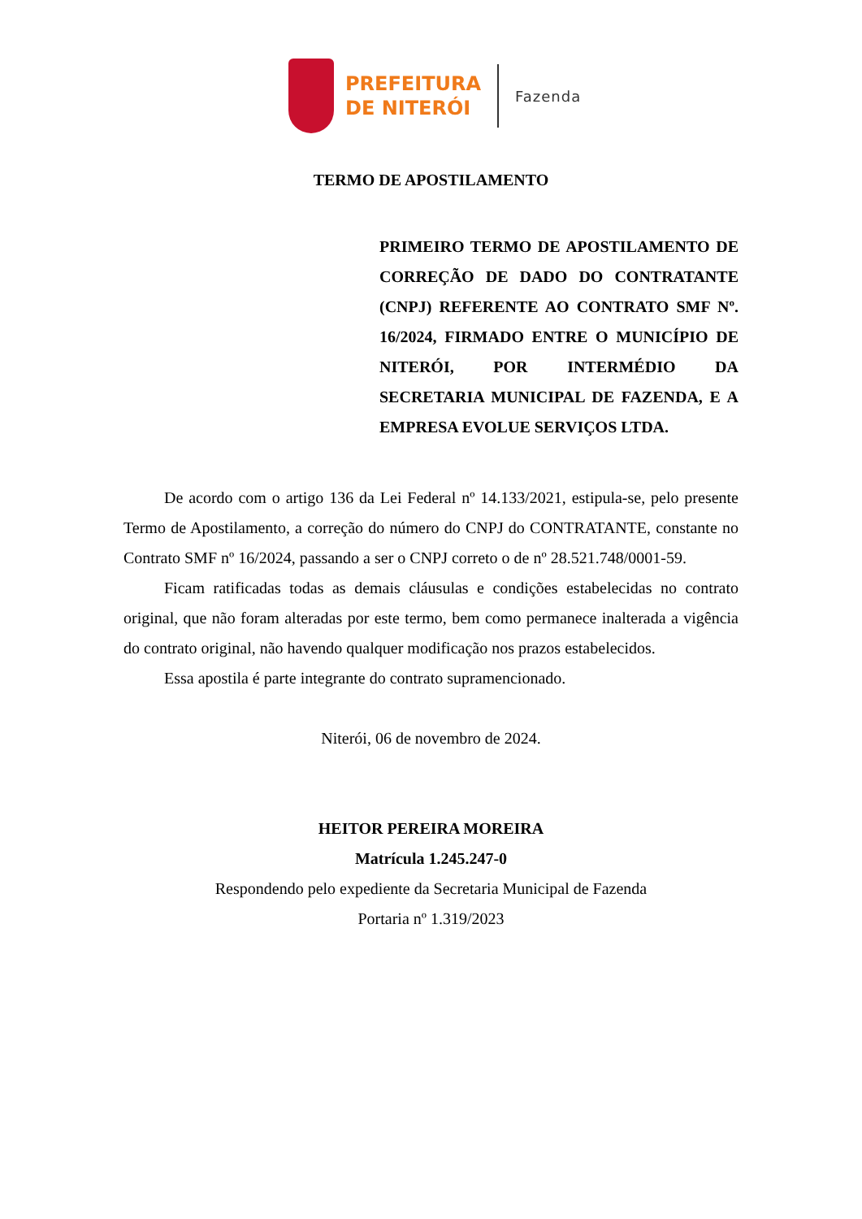PREFEITURA
DE NITERÓI
Fazenda
TERMO DE APOSTILAMENTO
PRIMEIRO TERMO DE APOSTILAMENTO DE CORREÇÃO DE DADO DO CONTRATANTE (CNPJ) REFERENTE AO CONTRATO SMF Nº. 16/2024, FIRMADO ENTRE O MUNICÍPIO DE NITERÓI, POR INTERMÉDIO DA SECRETARIA MUNICIPAL DE FAZENDA, E A EMPRESA EVOLUE SERVIÇOS LTDA.
De acordo com o artigo 136 da Lei Federal nº 14.133/2021, estipula-se, pelo presente Termo de Apostilamento, a correção do número do CNPJ do CONTRATANTE, constante no Contrato SMF nº 16/2024, passando a ser o CNPJ correto o de nº 28.521.748/0001-59.
Ficam ratificadas todas as demais cláusulas e condições estabelecidas no contrato original, que não foram alteradas por este termo, bem como permanece inalterada a vigência do contrato original, não havendo qualquer modificação nos prazos estabelecidos.
Essa apostila é parte integrante do contrato supramencionado.
Niterói, 06 de novembro de 2024.
HEITOR PEREIRA MOREIRA
Matrícula 1.245.247-0
Respondendo pelo expediente da Secretaria Municipal de Fazenda
Portaria nº 1.319/2023